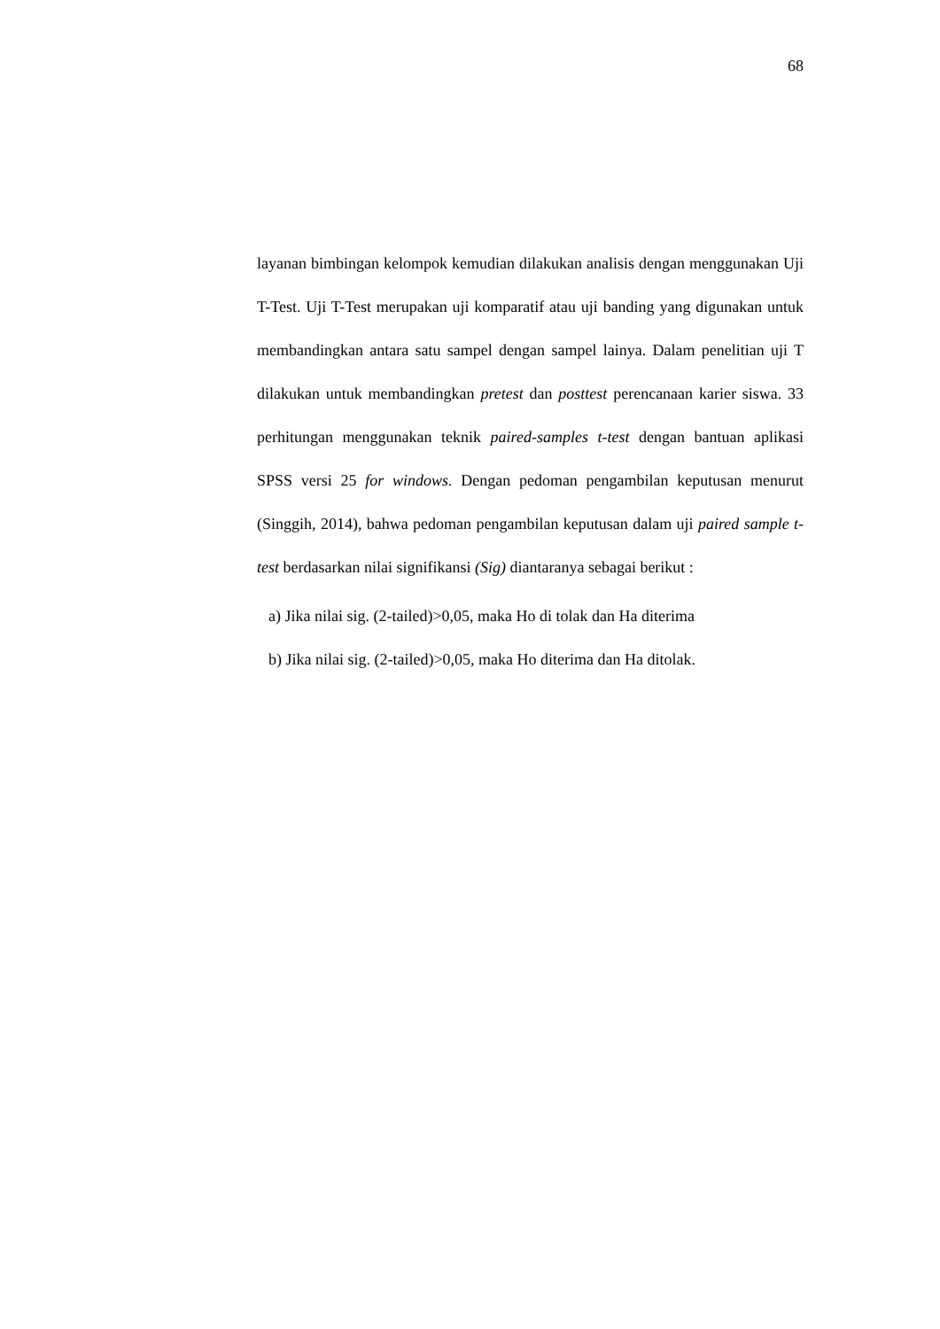68
layanan bimbingan kelompok kemudian dilakukan analisis dengan menggunakan Uji T-Test. Uji T-Test merupakan uji komparatif atau uji banding yang digunakan untuk membandingkan antara satu sampel dengan sampel lainya. Dalam penelitian uji T dilakukan untuk membandingkan pretest dan posttest perencanaan karier siswa. 33 perhitungan menggunakan teknik paired-samples t-test dengan bantuan aplikasi SPSS versi 25 for windows. Dengan pedoman pengambilan keputusan menurut (Singgih, 2014), bahwa pedoman pengambilan keputusan dalam uji paired sample t-test berdasarkan nilai signifikansi (Sig) diantaranya sebagai berikut :
a) Jika nilai sig. (2-tailed)>0,05, maka Ho di tolak dan Ha diterima
b) Jika nilai sig. (2-tailed)>0,05, maka Ho diterima dan Ha ditolak.